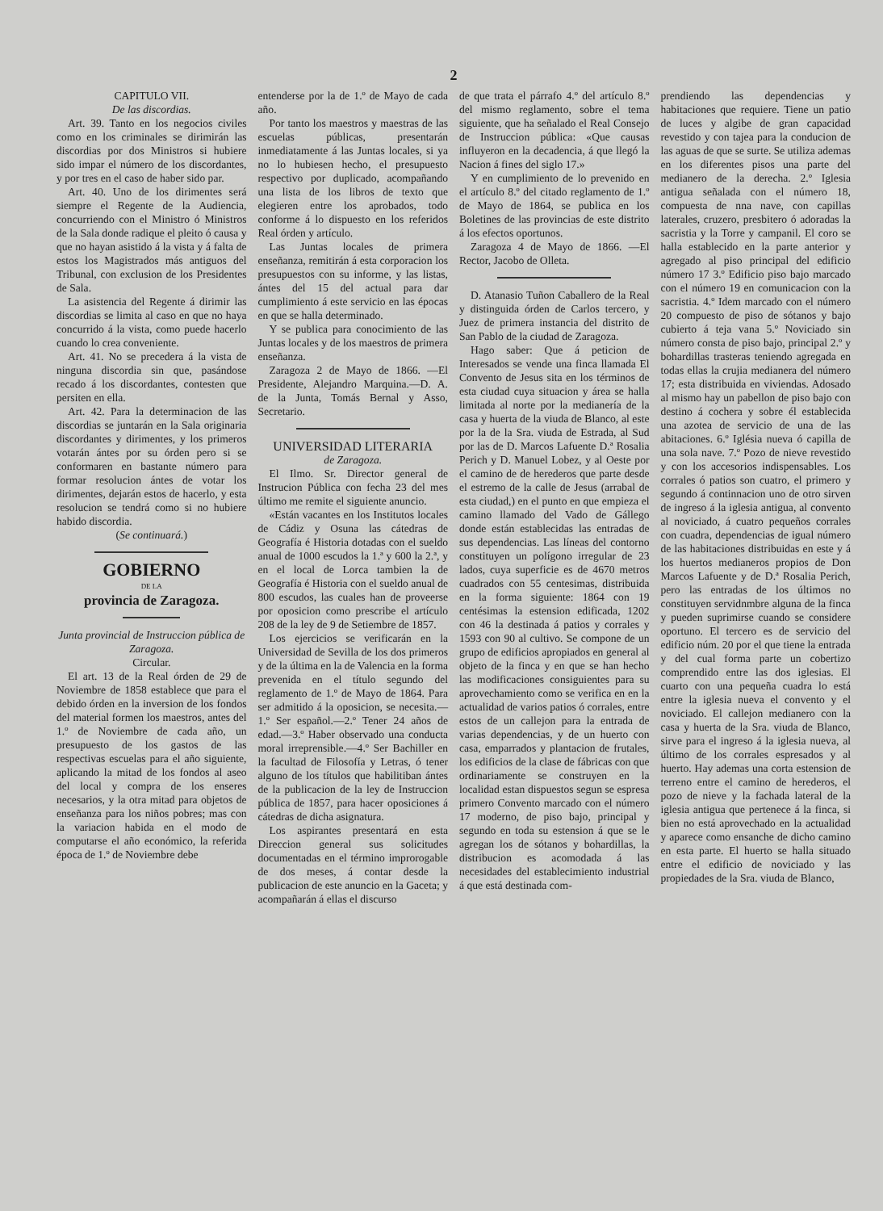2
CAPITULO VII.
De las discordias.
Art. 39. Tanto en los negocios civiles como en los criminales se dirimirán las discordias por dos Ministros si hubiere sido impar el número de los discordantes, y por tres en el caso de haber sido par.
Art. 40. Uno de los dirimentes será siempre el Regente de la Audiencia, concurriendo con el Ministro ó Ministros de la Sala donde radique el pleito ó causa y que no hayan asistido á la vista y á falta de estos los Magistrados más antiguos del Tribunal, con exclusion de los Presidentes de Sala.
La asistencia del Regente á dirimir las discordias se limita al caso en que no haya concurrido á la vista, como puede hacerlo cuando lo crea conveniente.
Art. 41. No se precedera á la vista de ninguna discordia sin que, pasándose recado á los discordantes, contesten que persiten en ella.
Art. 42. Para la determinacion de las discordias se juntarán en la Sala originaria discordantes y dirimentes, y los primeros votarán ántes por su órden pero si se conformaren en bastante número para formar resolucion ántes de votar los dirimentes, dejarán estos de hacerlo, y esta resolucion se tendrá como si no hubiere habido discordia.
(Se continuará.)
GOBIERNO
DE LA
provincia de Zaragoza.
Junta provincial de Instruccion pública de Zaragoza.
Circular.
El art. 13 de la Real órden de 29 de Noviembre de 1858 establece que para el debido órden en la inversion de los fondos del material formen los maestros, antes del 1.º de Noviembre de cada año, un presupuesto de los gastos de las respectivas escuelas para el año siguiente, aplicando la mitad de los fondos al aseo del local y compra de los enseres necesarios, y la otra mitad para objetos de enseñanza para los niños pobres; mas con la variacion habida en el modo de computarse el año económico, la referida época de 1.º de Noviembre debe
entenderse por la de 1.º de Mayo de cada año.
Por tanto los maestros y maestras de las escuelas públicas, presentarán inmediatamente á las Juntas locales, si ya no lo hubiesen hecho, el presupuesto respectivo por duplicado, acompañando una lista de los libros de texto que elegieren entre los aprobados, todo conforme á lo dispuesto en los referidos Real órden y artículo.
Las Juntas locales de primera enseñanza, remitirán á esta corporacion los presupuestos con su informe, y las listas, ántes del 15 del actual para dar cumplimiento á este servicio en las épocas en que se halla determinado.
Y se publica para conocimiento de las Juntas locales y de los maestros de primera enseñanza.
Zaragoza 2 de Mayo de 1866. —El Presidente, Alejandro Marquina.—D. A. de la Junta, Tomás Bernal y Asso, Secretario.
UNIVERSIDAD LITERARIA
de Zaragoza.
El Ilmo. Sr. Director general de Instrucion Pública con fecha 23 del mes último me remite el siguiente anuncio.
«Están vacantes en los Institutos locales de Cádiz y Osuna las cátedras de Geografía é Historia dotadas con el sueldo anual de 1000 escudos la 1.ª y 600 la 2.ª, y en el local de Lorca tambien la de Geografía é Historia con el sueldo anual de 800 escudos, las cuales han de proveerse por oposicion como prescribe el artículo 208 de la ley de 9 de Setiembre de 1857.
Los ejercicios se verificarán en la Universidad de Sevilla de los dos primeros y de la última en la de Valencia en la forma prevenida en el título segundo del reglamento de 1.º de Mayo de 1864. Para ser admitido á la oposicion, se necesita.—1.º Ser español.—2.º Tener 24 años de edad.—3.º Haber observado una conducta moral irreprensible.—4.º Ser Bachiller en la facultad de Filosofía y Letras, ó tener alguno de los títulos que habilitiban ántes de la publicacion de la ley de Instruccion pública de 1857, para hacer oposiciones á cátedras de dicha asignatura.
Los aspirantes presentará en esta Direccion general sus solicitudes documentadas en el término improrogable de dos meses, á contar desde la publicacion de este anuncio en la Gaceta; y acompañarán á ellas el discurso
de que trata el párrafo 4.º del artículo 8.º del mismo reglamento, sobre el tema siguiente, que ha señalado el Real Consejo de Instruccion pública: «Que causas influyeron en la decadencia, á que llegó la Nacion á fines del siglo 17.»
Y en cumplimiento de lo prevenido en el artículo 8.º del citado reglamento de 1.º de Mayo de 1864, se publica en los Boletines de las provincias de este distrito á los efectos oportunos.
Zaragoza 4 de Mayo de 1866. —El Rector, Jacobo de Olleta.
D. Atanasio Tuñon Caballero de la Real y distinguida órden de Carlos tercero, y Juez de primera instancia del distrito de San Pablo de la ciudad de Zaragoza.
Hago saber: Que á peticion de Interesados se vende una finca llamada El Convento de Jesus sita en los términos de esta ciudad cuya situacion y área se halla limitada al norte por la medianería de la casa y huerta de la viuda de Blanco, al este por la de la Sra. viuda de Estrada, al Sud por las de D. Marcos Lafuente D.ª Rosalia Perich y D. Manuel Lobez, y al Oeste por el camino de de herederos que parte desde el estremo de la calle de Jesus (arrabal de esta ciudad,) en el punto en que empieza el camino llamado del Vado de Gállego donde están establecidas las entradas de sus dependencias. Las líneas del contorno constituyen un polígono irregular de 23 lados, cuya superficie es de 4670 metros cuadrados con 55 centesimas, distribuida en la forma siguiente: 1864 con 19 centésimas la estension edificada, 1202 con 46 la destinada á patios y corrales y 1593 con 90 al cultivo. Se compone de un grupo de edificios apropiados en general al objeto de la finca y en que se han hecho las modificaciones consiguientes para su aprovechamiento como se verifica en en la actualidad de varios patios ó corrales, entre estos de un callejon para la entrada de varias dependencias, y de un huerto con casa, emparrados y plantacion de frutales, los edificios de la clase de fábricas con que ordinariamente se construyen en la localidad estan dispuestos segun se espresa primero Convento marcado con el número 17 moderno, de piso bajo, principal y segundo en toda su estension á que se le agregan los de sótanos y bohardillas, la distribucion es acomodada á las necesidades del establecimiento industrial á que está destinada com-
prendiendo las dependencias y habitaciones que requiere. Tiene un patio de luces y algibe de gran capacidad revestido y con tajea para la conducion de las aguas de que se surte. Se utiliza ademas en los diferentes pisos una parte del medianero de la derecha. 2.º Iglesia antigua señalada con el número 18, compuesta de nna nave, con capillas laterales, cruzero, presbitero ó adoradas la sacristia y la Torre y campanil. El coro se halla establecido en la parte anterior y agregado al piso principal del edificio número 17 3.º Edificio piso bajo marcado con el número 19 en comunicacion con la sacristia. 4.º Idem marcado con el número 20 compuesto de piso de sótanos y bajo cubierto á teja vana 5.º Noviciado sin número consta de piso bajo, principal 2.º y bohardillas trasteras teniendo agregada en todas ellas la crujia medianera del número 17; esta distribuida en viviendas. Adosado al mismo hay un pabellon de piso bajo con destino á cochera y sobre él establecida una azotea de servicio de una de las abitaciones. 6.º Iglésia nueva ó capilla de una sola nave. 7.º Pozo de nieve revestido y con los accesorios indispensables. Los corrales ó patios son cuatro, el primero y segundo á continnacion uno de otro sirven de ingreso á la iglesia antigua, al convento al noviciado, á cuatro pequeños corrales con cuadra, dependencias de igual número de las habitaciones distribuidas en este y á los huertos medianeros propios de Don Marcos Lafuente y de D.ª Rosalia Perich, pero las entradas de los últimos no constituyen servidnmbre alguna de la finca y pueden suprimirse cuando se considere oportuno. El tercero es de servicio del edificio núm. 20 por el que tiene la entrada y del cual forma parte un cobertizo comprendido entre las dos iglesias. El cuarto con una pequeña cuadra lo está entre la iglesia nueva el convento y el noviciado. El callejon medianero con la casa y huerta de la Sra. viuda de Blanco, sirve para el ingreso á la iglesia nueva, al último de los corrales espresados y al huerto. Hay ademas una corta estension de terreno entre el camino de herederos, el pozo de nieve y la fachada lateral de la iglesia antigua que pertenece á la finca, si bien no está aprovechado en la actualidad y aparece como ensanche de dicho camino en esta parte. El huerto se halla situado entre el edificio de noviciado y las propiedades de la Sra. viuda de Blanco,